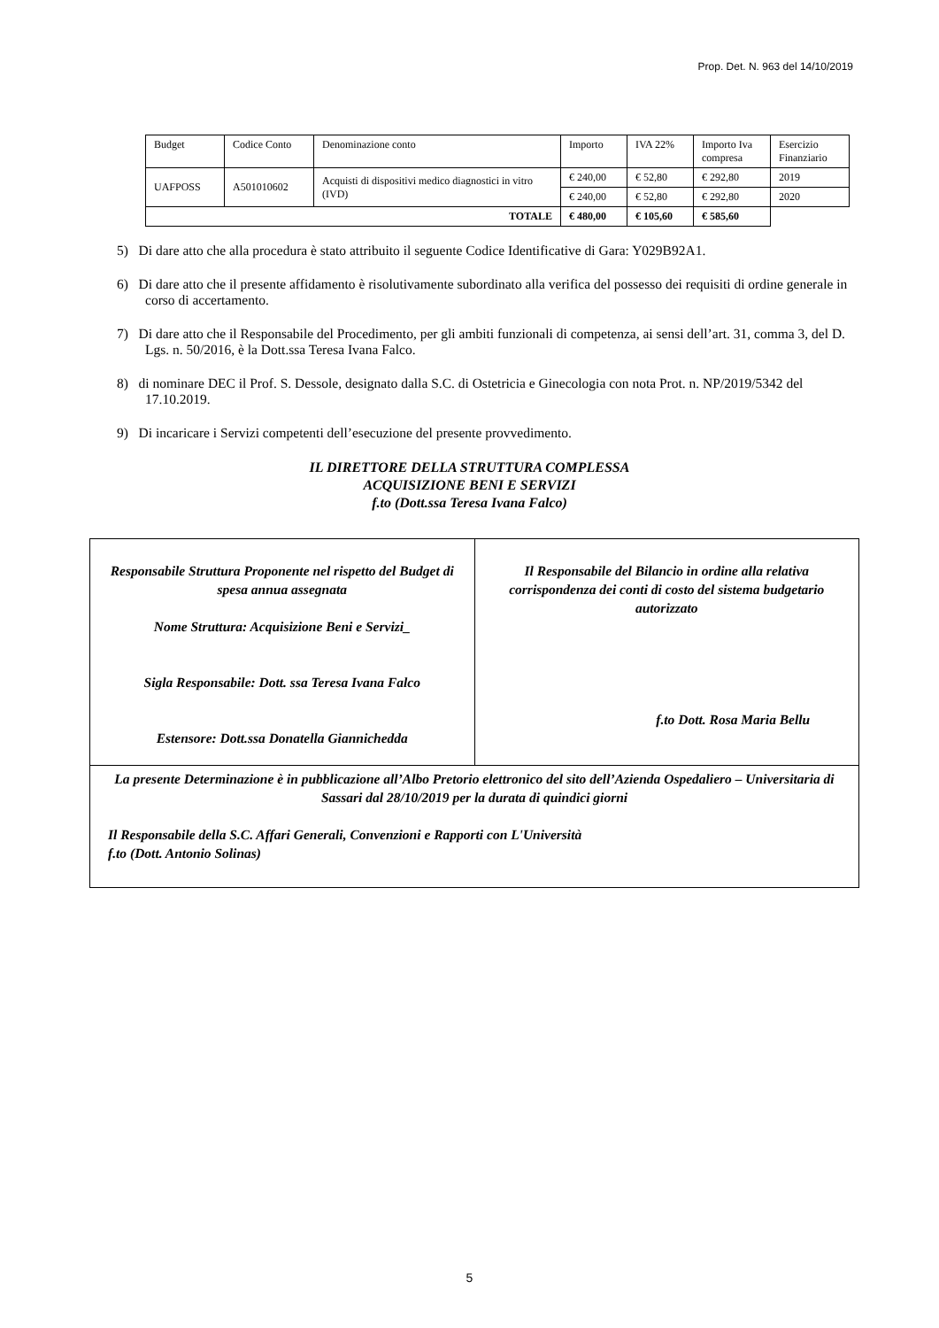Prop. Det. N. 963 del 14/10/2019
| Budget | Codice Conto | Denominazione conto | Importo | IVA 22% | Importo Iva compresa | Esercizio Finanziario |
| UAFPOSS | A501010602 | Acquisti di dispositivi medico diagnostici in vitro (IVD) | € 240,00 | € 52,80 | € 292,80 | 2019 |
| | | | € 240,00 | € 52,80 | € 292,80 | 2020 |
| TOTALE | | | € 480,00 | € 105,60 | € 585,60 | |
5) Di dare atto che alla procedura è stato attribuito il seguente Codice Identificative di Gara: Y029B92A1.
6) Di dare atto che il presente affidamento è risolutivamente subordinato alla verifica del possesso dei requisiti di ordine generale in corso di accertamento.
7) Di dare atto che il Responsabile del Procedimento, per gli ambiti funzionali di competenza, ai sensi dell’art. 31, comma 3, del D. Lgs. n. 50/2016, è la Dott.ssa Teresa Ivana Falco.
8) di nominare DEC il Prof. S. Dessole, designato dalla S.C. di Ostetricia e Ginecologia con nota Prot. n. NP/2019/5342 del 17.10.2019.
9) Di incaricare i Servizi competenti dell’esecuzione del presente provvedimento.
IL DIRETTORE DELLA STRUTTURA COMPLESSA
ACQUISIZIONE BENI E SERVIZI
f.to (Dott.ssa Teresa Ivana Falco)
| Responsabile Struttura Proponente nel rispetto del Budget di spesa annua assegnata Nome Struttura: Acquisizione Beni e Servizi_ Sigla Responsabile: Dott. ssa Teresa Ivana Falco Estensore: Dott.ssa Donatella Giannichedda | Il Responsabile del Bilancio in ordine alla relativa corrispondenza dei conti di costo del sistema budgetario autorizzato f.to Dott. Rosa Maria Bellu |
| La presente Determinazione è in pubblicazione all’Albo Pretorio elettronico del sito dell’Azienda Ospedaliero – Universitaria di Sassari dal 28/10/2019 per la durata di quindici giorni Il Responsabile della S.C. Affari Generali, Convenzioni e Rapporti con L'Università f.to (Dott. Antonio Solinas) | |
5